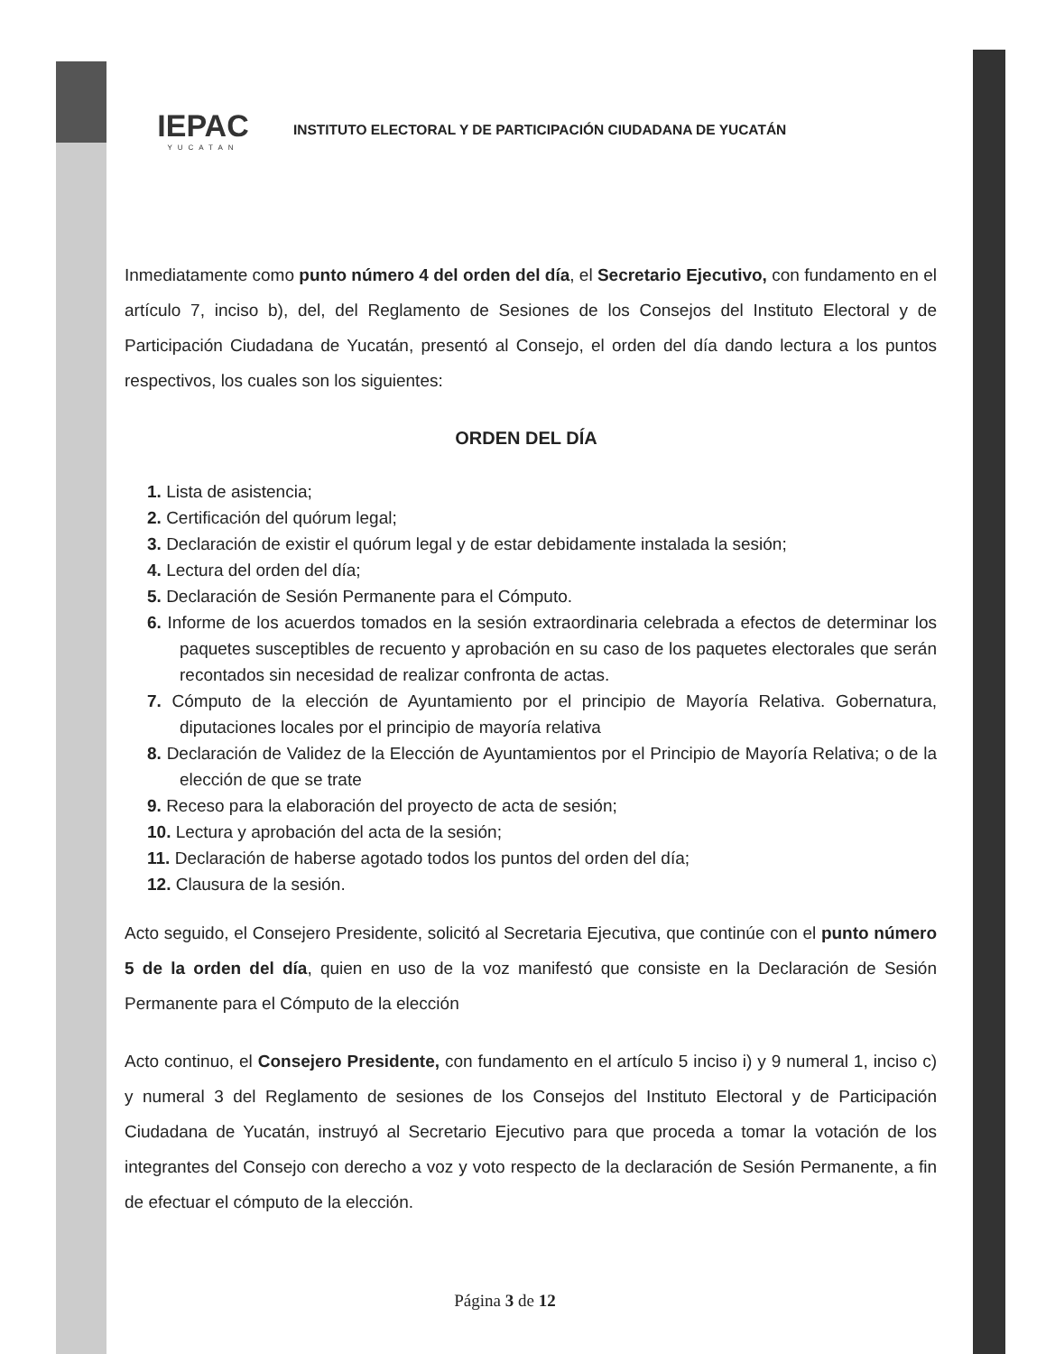IEPAC
YUCATAN
INSTITUTO ELECTORAL Y DE PARTICIPACIÓN CIUDADANA DE YUCATÁN
Inmediatamente como punto número 4 del orden del día, el Secretario Ejecutivo, con fundamento en el artículo 7, inciso b), del, del Reglamento de Sesiones de los Consejos del Instituto Electoral y de Participación Ciudadana de Yucatán, presentó al Consejo, el orden del día dando lectura a los puntos respectivos, los cuales son los siguientes:
ORDEN DEL DÍA
1. Lista de asistencia;
2. Certificación del quórum legal;
3. Declaración de existir el quórum legal y de estar debidamente instalada la sesión;
4. Lectura del orden del día;
5. Declaración de Sesión Permanente para el Cómputo.
6. Informe de los acuerdos tomados en la sesión extraordinaria celebrada a efectos de determinar los paquetes susceptibles de recuento y aprobación en su caso de los paquetes electorales que serán recontados sin necesidad de realizar confronta de actas.
7. Cómputo de la elección de Ayuntamiento por el principio de Mayoría Relativa. Gobernatura, diputaciones locales por el principio de mayoría relativa
8. Declaración de Validez de la Elección de Ayuntamientos por el Principio de Mayoría Relativa; o de la elección de que se trate
9. Receso para la elaboración del proyecto de acta de sesión;
10. Lectura y aprobación del acta de la sesión;
11. Declaración de haberse agotado todos los puntos del orden del día;
12. Clausura de la sesión.
Acto seguido, el Consejero Presidente, solicitó al Secretaria Ejecutiva, que continúe con el punto número 5 de la orden del día, quien en uso de la voz manifestó que consiste en la Declaración de Sesión Permanente para el Cómputo de la elección
Acto continuo, el Consejero Presidente, con fundamento en el artículo 5 inciso i) y 9 numeral 1, inciso c) y numeral 3 del Reglamento de sesiones de los Consejos del Instituto Electoral y de Participación Ciudadana de Yucatán, instruyó al Secretario Ejecutivo para que proceda a tomar la votación de los integrantes del Consejo con derecho a voz y voto respecto de la declaración de Sesión Permanente, a fin de efectuar el cómputo de la elección.
Página 3 de 12